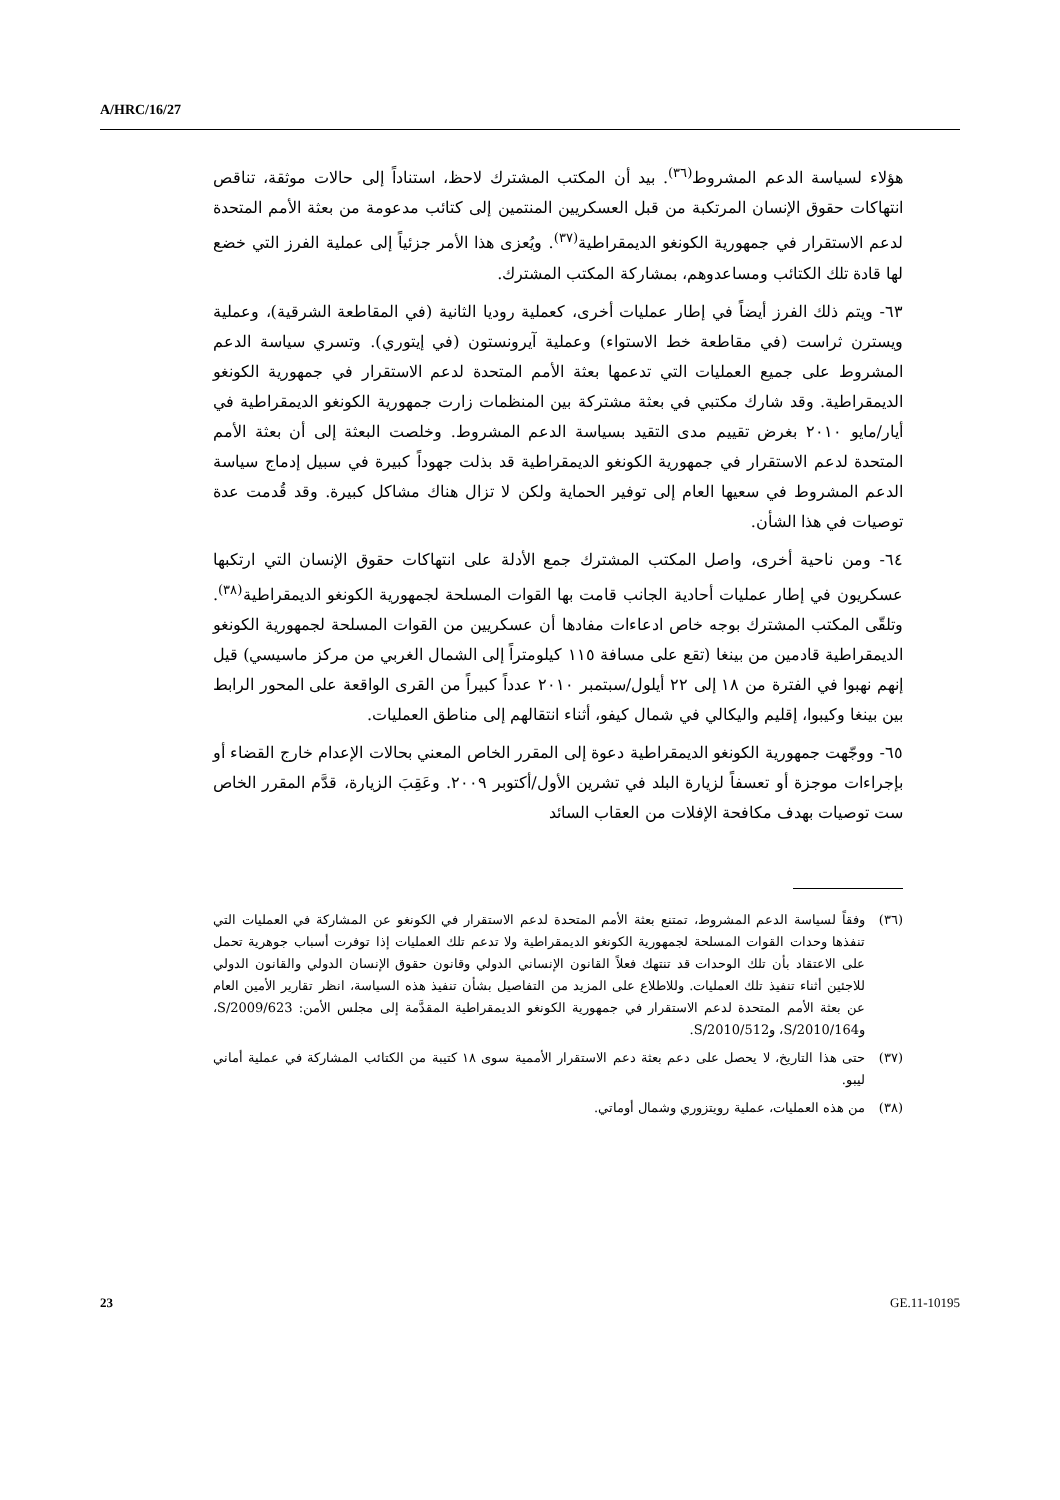A/HRC/16/27
هؤلاء لسياسة الدعم المشروط<sup>(٣٦)</sup>. بيد أن المكتب المشترك لاحظ، استناداً إلى حالات موثقة، تناقص انتهاكات حقوق الإنسان المرتكبة من قبل العسكريين المنتمين إلى كتائب مدعومة من بعثة الأمم المتحدة لدعم الاستقرار في جمهورية الكونغو الديمقراطية<sup>(٣٧)</sup>. ويُعزى هذا الأمر جزئياً إلى عملية الفرز التي خضع لها قادة تلك الكتائب ومساعدوهم، بمشاركة المكتب المشترك.
٦٣- ويتم ذلك الفرز أيضاً في إطار عمليات أخرى، كعملية روديا الثانية (في المقاطعة الشرقية)، وعملية ويسترن ثراست (في مقاطعة خط الاستواء) وعملية آيرونستون (في إيتوري). وتسري سياسة الدعم المشروط على جميع العمليات التي تدعمها بعثة الأمم المتحدة لدعم الاستقرار في جمهورية الكونغو الديمقراطية. وقد شارك مكتبي في بعثة مشتركة بين المنظمات زارت جمهورية الكونغو الديمقراطية في أيار/مايو ٢٠١٠ بغرض تقييم مدى التقيد بسياسة الدعم المشروط. وخلصت البعثة إلى أن بعثة الأمم المتحدة لدعم الاستقرار في جمهورية الكونغو الديمقراطية قد بذلت جهوداً كبيرة في سبيل إدماج سياسة الدعم المشروط في سعيها العام إلى توفير الحماية ولكن لا تزال هناك مشاكل كبيرة. وقد قُدمت عدة توصيات في هذا الشأن.
٦٤- ومن ناحية أخرى، واصل المكتب المشترك جمع الأدلة على انتهاكات حقوق الإنسان التي ارتكبها عسكريون في إطار عمليات أحادية الجانب قامت بها القوات المسلحة لجمهورية الكونغو الديمقراطية<sup>(٣٨)</sup>. وتلقّى المكتب المشترك بوجه خاص ادعاءات مفادها أن عسكريين من القوات المسلحة لجمهورية الكونغو الديمقراطية قادمين من بينغا (تقع على مسافة ١١٥ كيلومتراً إلى الشمال الغربي من مركز ماسيسي) قيل إنهم نهبوا في الفترة من ١٨ إلى ٢٢ أيلول/سبتمبر ٢٠١٠ عدداً كبيراً من القرى الواقعة على المحور الرابط بين بينغا وكيبوا، إقليم واليكالي في شمال كيفو، أثناء انتقالهم إلى مناطق العمليات.
٦٥- ووجّهت جمهورية الكونغو الديمقراطية دعوة إلى المقرر الخاص المعني بحالات الإعدام خارج القضاء أو بإجراءات موجزة أو تعسفاً لزيارة البلد في تشرين الأول/أكتوبر ٢٠٠٩. وعَقِبَ الزيارة، قدَّم المقرر الخاص ست توصيات بهدف مكافحة الإفلات من العقاب السائد
(٣٦) وفقاً لسياسة الدعم المشروط، تمتنع بعثة الأمم المتحدة لدعم الاستقرار في الكونغو عن المشاركة في العمليات التي تنفذها وحدات القوات المسلحة لجمهورية الكونغو الديمقراطية ولا تدعم تلك العمليات إذا توفرت أسباب جوهرية تحمل على الاعتقاد بأن تلك الوحدات قد تنتهك فعلاً القانون الإنساني الدولي وقانون حقوق الإنسان الدولي والقانون الدولي للاجئين أثناء تنفيذ تلك العمليات. وللاطلاع على المزيد من التفاصيل بشأن تنفيذ هذه السياسة، انظر تقارير الأمين العام عن بعثة الأمم المتحدة لدعم الاستقرار في جمهورية الكونغو الديمقراطية المقدَّمة إلى مجلس الأمن: S/2009/623، وS/2010/164، وS/2010/512.
(٣٧) حتى هذا التاريخ، لا يحصل على دعم بعثة دعم الاستقرار الأممية سوى ١٨ كتيبة من الكتائب المشاركة في عملية أماني ليبو.
(٣٨) من هذه العمليات، عملية رويتزوري وشمال أوماتي.
23 GE.11-10195